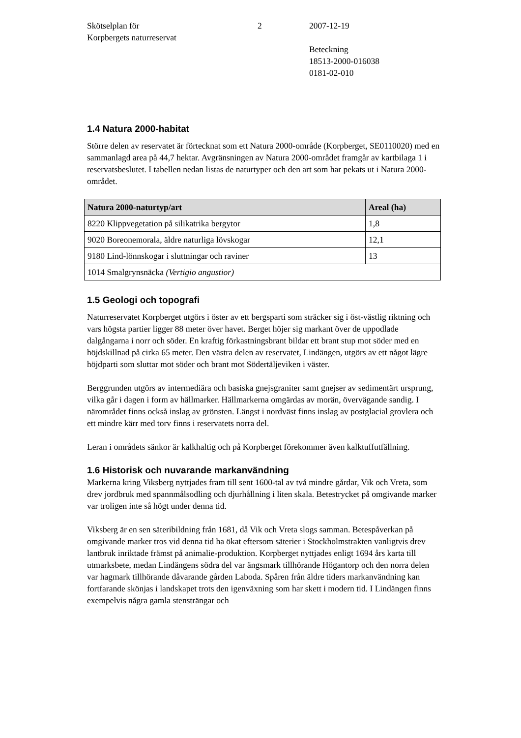Skötselplan för
Korpbergets naturreservat
2 2007-12-19
Beteckning
18513-2000-016038
0181-02-010
1.4 Natura 2000-habitat
Större delen av reservatet är förtecknat som ett Natura 2000-område (Korpberget, SE0110020) med en sammanlagd area på 44,7 hektar. Avgränsningen av Natura 2000-området framgår av kartbilaga 1 i reservatsbeslutet. I tabellen nedan listas de naturtyper och den art som har pekats ut i Natura 2000-området.
| Natura 2000-naturtyp/art | Areal (ha) |
| --- | --- |
| 8220 Klippvegetation på silikatrika bergytor | 1,8 |
| 9020 Boreonemorala, äldre naturliga lövskogar | 12,1 |
| 9180 Lind-lönnskogar i sluttningar och raviner | 13 |
| 1014 Smalgrynsnäcka (Vertigio angustior) | |
1.5 Geologi och topografi
Naturreservatet Korpberget utgörs i öster av ett bergsparti som sträcker sig i öst-västlig riktning och vars högsta partier ligger 88 meter över havet. Berget höjer sig markant över de uppodlade dalgångarna i norr och söder. En kraftig förkastningsbrant bildar ett brant stup mot söder med en höjdskillnad på cirka 65 meter. Den västra delen av reservatet, Lindängen, utgörs av ett något lägre höjdparti som sluttar mot söder och brant mot Södertäljeviken i väster.
Berggrunden utgörs av intermediära och basiska gnejsgraniter samt gnejser av sedimentärt ursprung, vilka går i dagen i form av hällmarker. Hällmarkerna omgärdas av morän, övervägande sandig. I närområdet finns också inslag av grönsten. Längst i nordväst finns inslag av postglacial grovlera och ett mindre kärr med torv finns i reservatets norra del.
Leran i områdets sänkor är kalkhaltig och på Korpberget förekommer även kalktuffutfällning.
1.6 Historisk och nuvarande markanvändning
Markerna kring Viksberg nyttjades fram till sent 1600-tal av två mindre gårdar, Vik och Vreta, som drev jordbruk med spannmålsodling och djurhållning i liten skala. Betestrycket på omgivande marker var troligen inte så högt under denna tid.
Viksberg är en sen säteribildning från 1681, då Vik och Vreta slogs samman. Betespåverkan på omgivande marker tros vid denna tid ha ökat eftersom säterier i Stockholmstrakten vanligtvis drev lantbruk inriktade främst på animalie-produktion. Korpberget nyttjades enligt 1694 års karta till utmarksbete, medan Lindängens södra del var ängsmark tillhörande Högantorp och den norra delen var hagmark tillhörande dåvarande gården Laboda. Spåren från äldre tiders markanvändning kan fortfarande skönjas i landskapet trots den igenväxning som har skett i modern tid. I Lindängen finns exempelvis några gamla stensträngar och